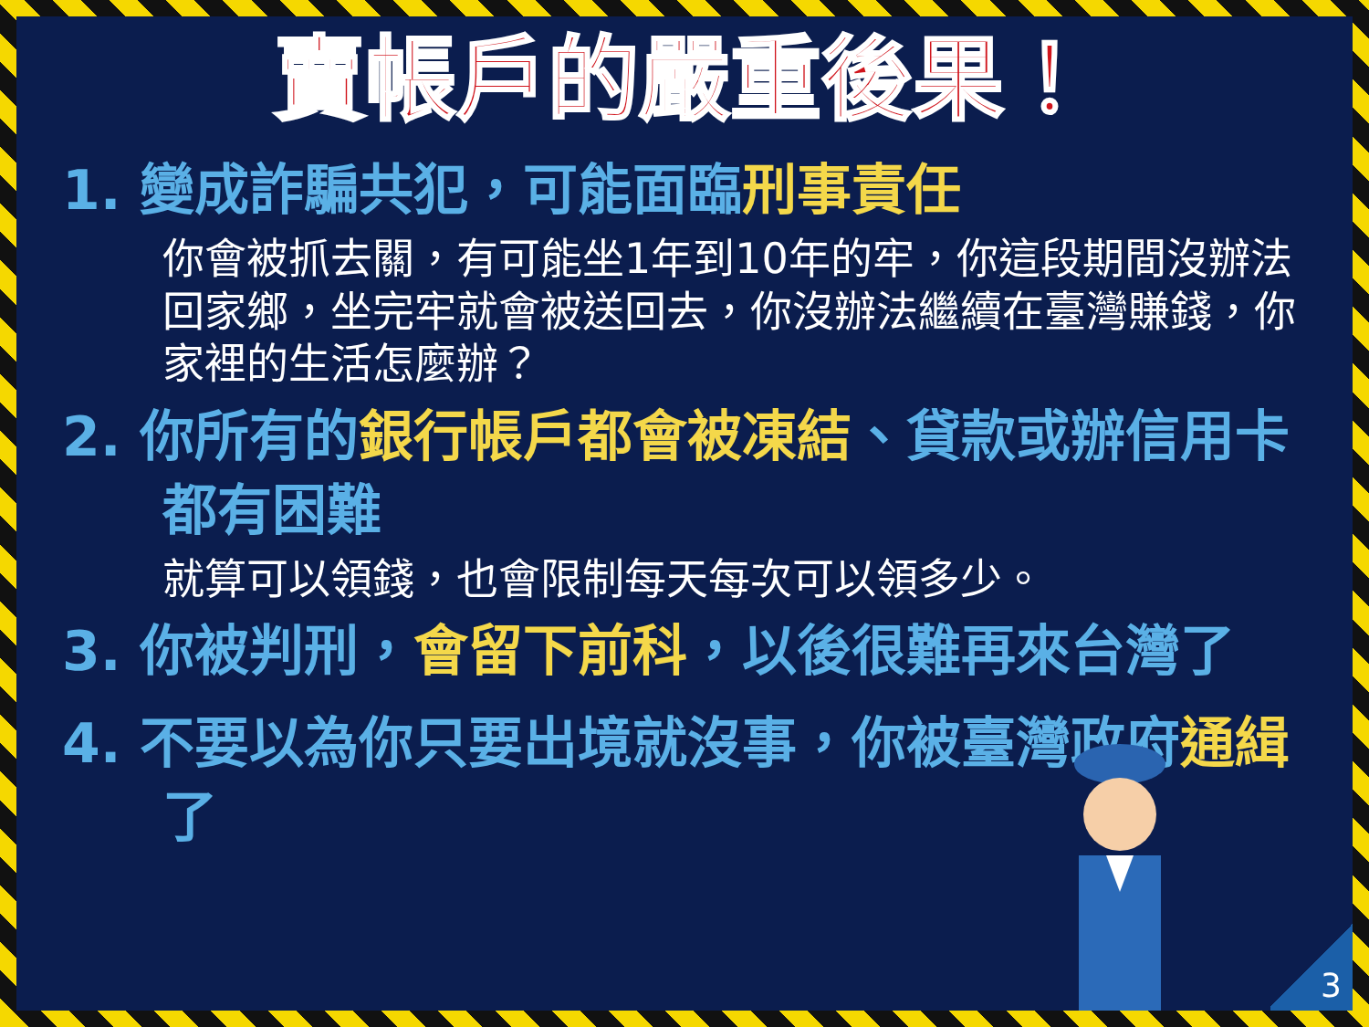賣帳戶的嚴重後果！
1. 變成詐騙共犯，可能面臨刑事責任
你會被抓去關，有可能坐1年到10年的牢，你這段期間沒辦法回家鄉，坐完牢就會被送回去，你沒辦法繼續在臺灣賺錢，你家裡的生活怎麼辦？
2. 你所有的銀行帳戶都會被凍結、貸款或辦信用卡都有困難
就算可以領錢，也會限制每天每次可以領多少。
3. 你被判刑，會留下前科，以後很難再來台灣了
4. 不要以為你只要出境就沒事，你被臺灣政府通緝了
3